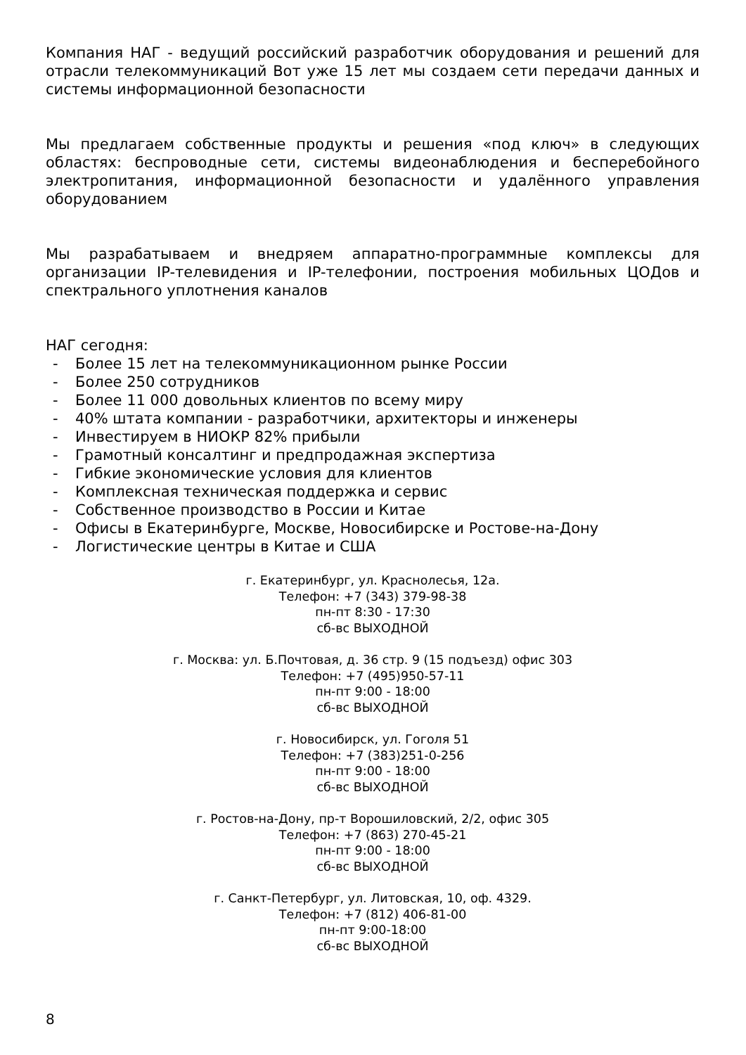Компания НАГ - ведущий российский разработчик оборудования и решений для отрасли телекоммуникаций Вот уже 15 лет мы создаем сети передачи данных и системы информационной безопасности
Мы предлагаем собственные продукты и решения «под ключ» в следующих областях: беспроводные сети, системы видеонаблюдения и бесперебойного электропитания, информационной безопасности и удалённого управления оборудованием
Мы разрабатываем и внедряем аппаратно-программные комплексы для организации IP-телевидения и IP-телефонии, построения мобильных ЦОДов и спектрального уплотнения каналов
НАГ сегодня:
- Более 15 лет на телекоммуникационном рынке России
- Более 250 сотрудников
- Более 11 000 довольных клиентов по всему миру
- 40% штата компании - разработчики, архитекторы и инженеры
- Инвестируем в НИОКР 82% прибыли
- Грамотный консалтинг и предпродажная экспертиза
- Гибкие экономические условия для клиентов
- Комплексная техническая поддержка и сервис
- Собственное производство в России и Китае
- Офисы в Екатеринбурге, Москве, Новосибирске и Ростове-на-Дону
- Логистические центры в Китае и США
г. Екатеринбург, ул. Краснолесья, 12а.
Телефон: +7 (343) 379-98-38
пн-пт 8:30 - 17:30
сб-вс ВЫХОДНОЙ
г. Москва: ул. Б.Почтовая, д. 36 стр. 9 (15 подъезд) офис 303
Телефон: +7 (495)950-57-11
пн-пт 9:00 - 18:00
сб-вс ВЫХОДНОЙ
г. Новосибирск, ул. Гоголя 51
Телефон: +7 (383)251-0-256
пн-пт 9:00 - 18:00
сб-вс ВЫХОДНОЙ
г. Ростов-на-Дону, пр-т Ворошиловский, 2/2, офис 305
Телефон: +7 (863) 270-45-21
пн-пт 9:00 - 18:00
сб-вс ВЫХОДНОЙ
г. Санкт-Петербург, ул. Литовская, 10, оф. 4329.
Телефон: +7 (812) 406-81-00
пн-пт 9:00-18:00
сб-вс ВЫХОДНОЙ
8